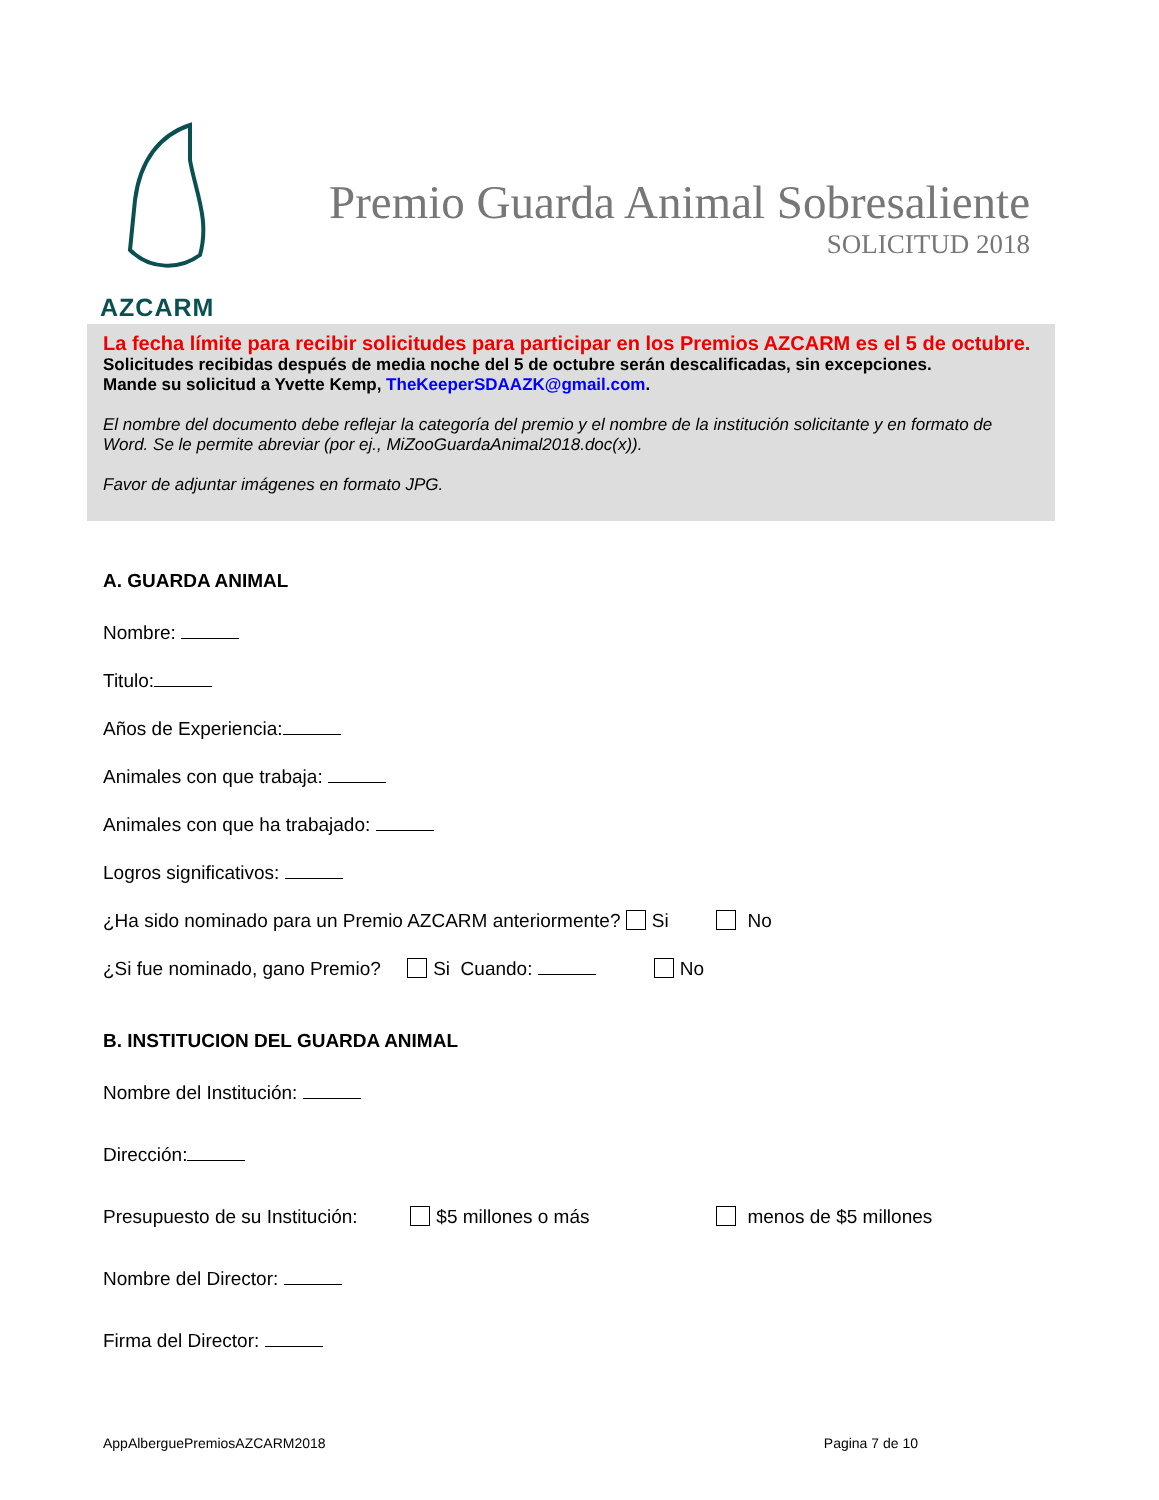AZCARM
Premio Guarda Animal Sobresaliente
SOLICITUD 2018
La fecha límite para recibir solicitudes para participar en los Premios AZCARM es el 5 de octubre. Solicitudes recibidas después de media noche del 5 de octubre serán descalificadas, sin excepciones.
Mande su solicitud a Yvette Kemp, TheKeeperSDAAZK@gmail.com.
El nombre del documento debe reflejar la categoría del premio y el nombre de la institución solicitante y en formato de Word. Se le permite abreviar (por ej., MiZooGuardaAnimal2018.doc(x)).
Favor de adjuntar imágenes en formato JPG.
A. GUARDA ANIMAL
Nombre:
Titulo:
Años de Experiencia:
Animales con que trabaja:
Animales con que ha trabajado:
Logros significativos:
¿Ha sido nominado para un Premio AZCARM anteriormente? Si No
¿Si fue nominado, gano Premio? Si Cuando: No
B. INSTITUCION DEL GUARDA ANIMAL
Nombre del Institución:
Dirección:
Presupuesto de su Institución: $5 millones o más menos de $5 millones
Nombre del Director:
Firma del Director:
AppAlberguePremiosAZCARM2018 Pagina 7 de 10